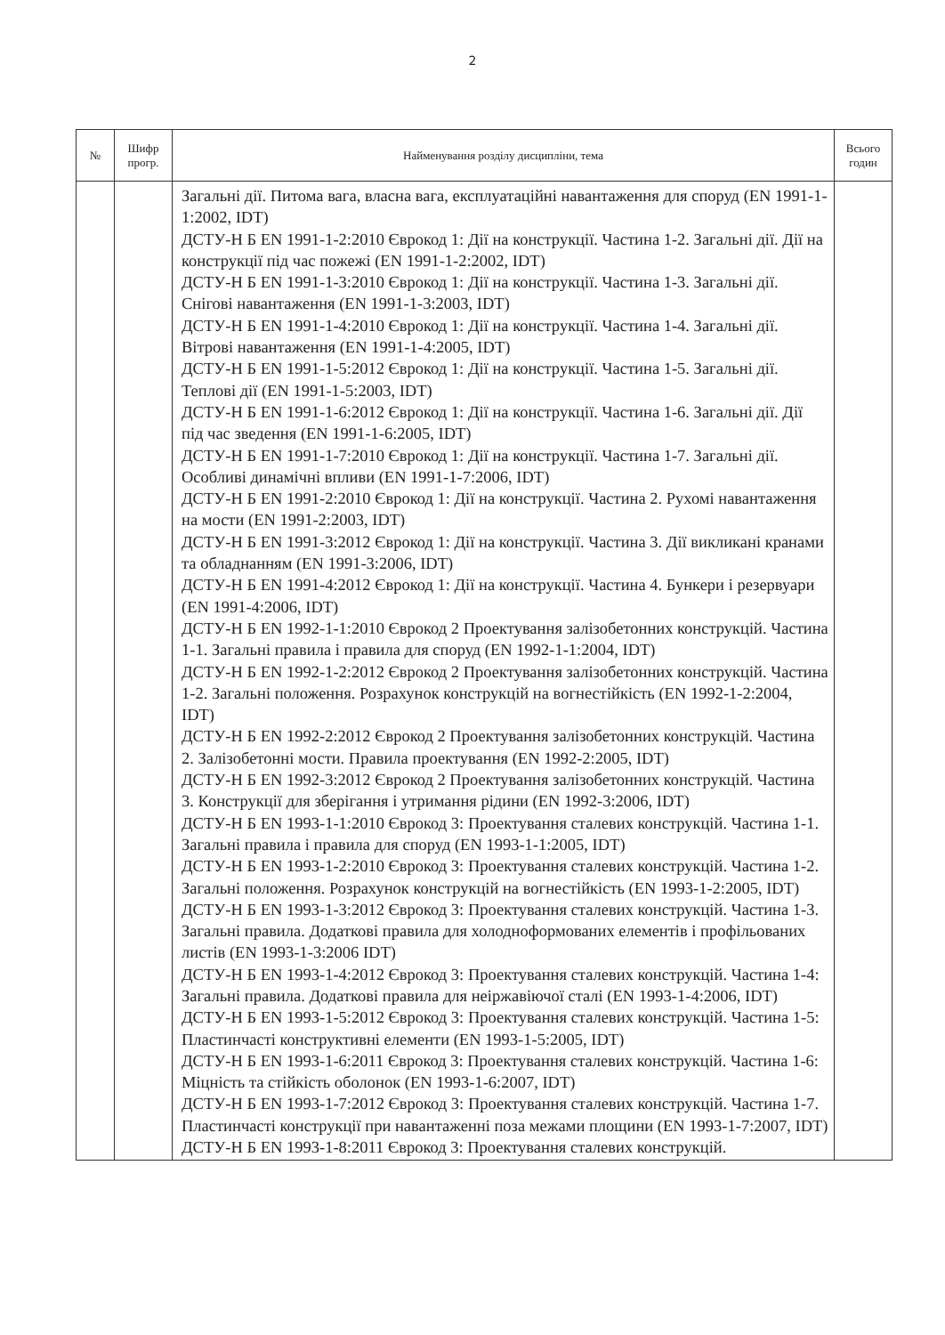2
| № | Шифр прогр. | Найменування розділу дисципліни, тема | Всього годин |
| --- | --- | --- | --- |
| | | Загальні дії. Питома вага, власна вага, експлуатаційні навантаження для споруд (EN 1991-1-1:2002, IDT) ДСТУ-Н Б EN 1991-1-2:2010 Єврокод 1: Дії на конструкції. Частина 1-2. Загальні дії. Дії на конструкції під час пожежі (EN 1991-1-2:2002, IDT) ДСТУ-Н Б EN 1991-1-3:2010 Єврокод 1: Дії на конструкції. Частина 1-3. Загальні дії. Снігові навантаження (EN 1991-1-3:2003, IDT) ДСТУ-Н Б EN 1991-1-4:2010 Єврокод 1: Дії на конструкції. Частина 1-4. Загальні дії. Вітрові навантаження (EN 1991-1-4:2005, IDT) ДСТУ-Н Б EN 1991-1-5:2012 Єврокод 1: Дії на конструкції. Частина 1-5. Загальні дії. Теплові дії (EN 1991-1-5:2003, IDT) ДСТУ-Н Б EN 1991-1-6:2012 Єврокод 1: Дії на конструкції. Частина 1-6. Загальні дії. Дії під час зведення (EN 1991-1-6:2005, IDT) ДСТУ-Н Б EN 1991-1-7:2010 Єврокод 1: Дії на конструкції. Частина 1-7. Загальні дії. Особливі динамічні впливи (EN 1991-1-7:2006, IDT) ДСТУ-Н Б EN 1991-2:2010 Єврокод 1: Дії на конструкції. Частина 2. Рухомі навантаження на мости (EN 1991-2:2003, IDT) ДСТУ-Н Б EN 1991-3:2012 Єврокод 1: Дії на конструкції. Частина 3. Дії викликані кранами та обладнанням (EN 1991-3:2006, IDT) ДСТУ-Н Б EN 1991-4:2012 Єврокод 1: Дії на конструкції. Частина 4. Бункери і резервуари (EN 1991-4:2006, IDT) ДСТУ-Н Б EN 1992-1-1:2010 Єврокод 2 Проектування залізобетонних конструкцій. Частина 1-1. Загальні правила і правила для споруд (EN 1992-1-1:2004, IDT) ДСТУ-Н Б EN 1992-1-2:2012 Єврокод 2 Проектування залізобетонних конструкцій. Частина 1-2. Загальні положення. Розрахунок конструкцій на вогнестійкість (EN 1992-1-2:2004, IDT) ДСТУ-Н Б EN 1992-2:2012 Єврокод 2 Проектування залізобетонних конструкцій. Частина 2. Залізобетонні мости. Правила проектування (EN 1992-2:2005, IDT) ДСТУ-Н Б EN 1992-3:2012 Єврокод 2 Проектування залізобетонних конструкцій. Частина 3. Конструкції для зберігання і утримання рідини (EN 1992-3:2006, IDT) ДСТУ-Н Б EN 1993-1-1:2010 Єврокод 3: Проектування сталевих конструкцій. Частина 1-1. Загальні правила і правила для споруд (EN 1993-1-1:2005, IDT) ДСТУ-Н Б EN 1993-1-2:2010 Єврокод 3: Проектування сталевих конструкцій. Частина 1-2. Загальні положення. Розрахунок конструкцій на вогнестійкість (EN 1993-1-2:2005, IDT) ДСТУ-Н Б EN 1993-1-3:2012 Єврокод 3: Проектування сталевих конструкцій. Частина 1-3. Загальні правила. Додаткові правила для холодноформованих елементів і профільованих листів (EN 1993-1-3:2006 IDT) ДСТУ-Н Б EN 1993-1-4:2012 Єврокод 3: Проектування сталевих конструкцій. Частина 1-4: Загальні правила. Додаткові правила для неіржавіючої сталі (EN 1993-1-4:2006, IDT) ДСТУ-Н Б EN 1993-1-5:2012 Єврокод 3: Проектування сталевих конструкцій. Частина 1-5: Пластинчасті конструктивні елементи (EN 1993-1-5:2005, IDT) ДСТУ-Н Б EN 1993-1-6:2011 Єврокод 3: Проектування сталевих конструкцій. Частина 1-6: Міцність та стійкість оболонок (EN 1993-1-6:2007, IDT) ДСТУ-Н Б EN 1993-1-7:2012 Єврокод 3: Проектування сталевих конструкцій. Частина 1-7. Пластинчасті конструкції при навантаженні поза межами площини (EN 1993-1-7:2007, IDT) ДСТУ-Н Б EN 1993-1-8:2011 Єврокод 3: Проектування сталевих конструкцій. | |